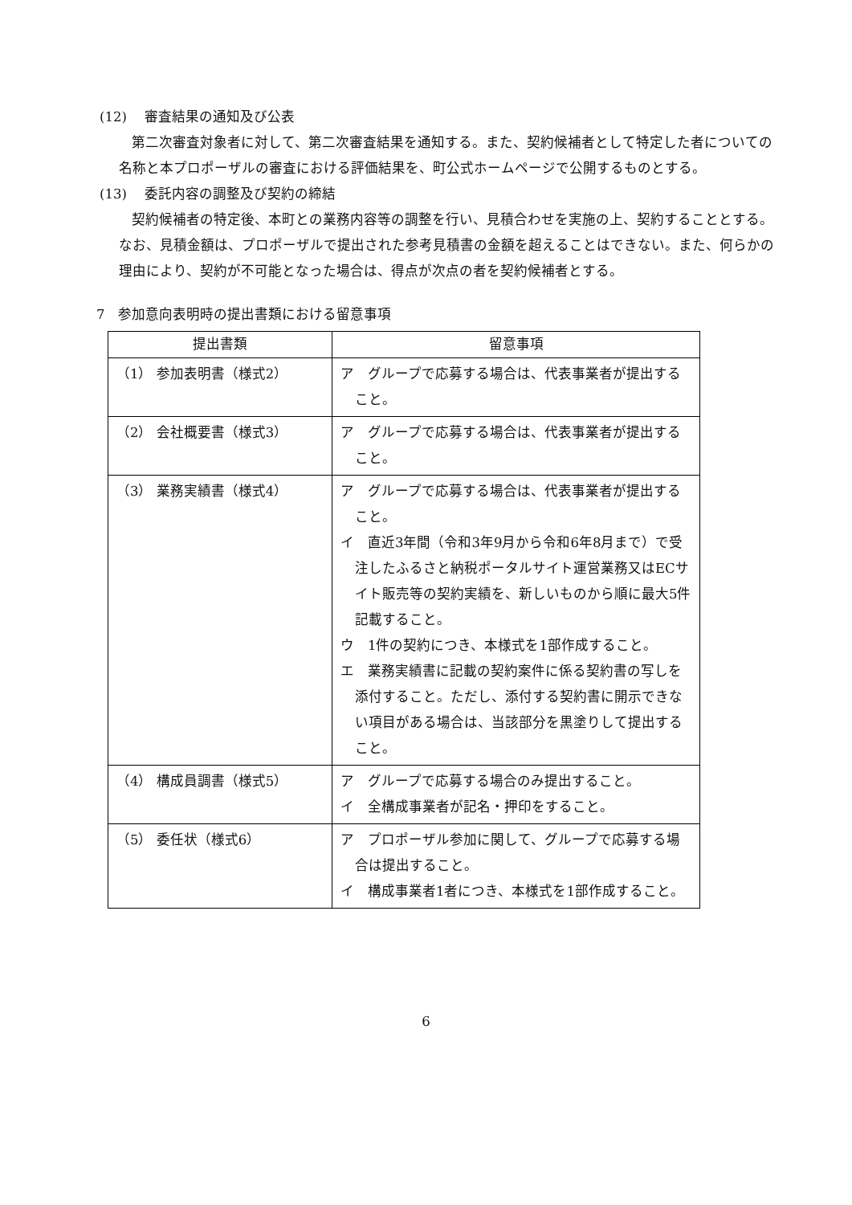(12)　 審査結果の通知及び公表
第二次審査対象者に対して、第二次審査結果を通知する。また、契約候補者として特定した者についての名称と本プロポーザルの審査における評価結果を、町公式ホームページで公開するものとする。
(13)　 委託内容の調整及び契約の締結
契約候補者の特定後、本町との業務内容等の調整を行い、見積合わせを実施の上、契約することとする。なお、見積金額は、プロポーザルで提出された参考見積書の金額を超えることはできない。また、何らかの理由により、契約が不可能となった場合は、得点が次点の者を契約候補者とする。
7　参加意向表明時の提出書類における留意事項
| 提出書類 | 留意事項 |
| --- | --- |
| （1） 参加表明書（様式2） | ア グループで応募する場合は、代表事業者が提出すること。 |
| （2） 会社概要書（様式3） | ア グループで応募する場合は、代表事業者が提出すること。 |
| （3） 業務実績書（様式4） | ア グループで応募する場合は、代表事業者が提出すること。 イ 直近3年間（令和3年9月から令和6年8月まで）で受注したふるさと納税ポータルサイト運営業務又はECサイト販売等の契約実績を、新しいものから順に最大5件記載すること。 ウ 1件の契約につき、本様式を1部作成すること。 エ 業務実績書に記載の契約案件に係る契約書の写しを添付すること。ただし、添付する契約書に開示できない項目がある場合は、当該部分を黒塗りして提出すること。 |
| （4） 構成員調書（様式5） | ア グループで応募する場合のみ提出すること。 イ 全構成事業者が記名・押印をすること。 |
| （5） 委任状（様式6） | ア プロポーザル参加に関して、グループで応募する場合は提出すること。 イ 構成事業者1者につき、本様式を1部作成すること。 |
6